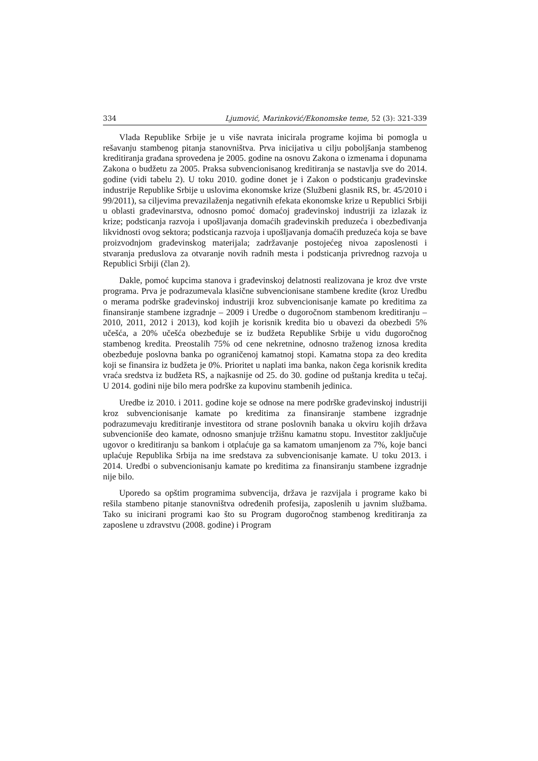334 Ljumović, Marinković/Ekonomske teme, 52 (3): 321-339
Vlada Republike Srbije je u više navrata inicirala programe kojima bi pomogla u rešavanju stambenog pitanja stanovništva. Prva inicijativa u cilju poboljšanja stambenog kreditiranja građana sprovedena je 2005. godine na osnovu Zakona o izmenama i dopunama Zakona o budžetu za 2005. Praksa subvencionisanog kreditiranja se nastavlja sve do 2014. godine (vidi tabelu 2). U toku 2010. godine donet je i Zakon o podsticanju građevinske industrije Republike Srbije u uslovima ekonomske krize (Službeni glasnik RS, br. 45/2010 i 99/2011), sa ciljevima prevazilaženja negativnih efekata ekonomske krize u Republici Srbiji u oblasti građevinarstva, odnosno pomoć domaćoj građevinskoj industriji za izlazak iz krize; podsticanja razvoja i upošljavanja domaćih građevinskih preduzeća i obezbeđivanja likvidnosti ovog sektora; podsticanja razvoja i upošljavanja domaćih preduzeća koja se bave proizvodnjom građevinskog materijala; zadržavanje postojećeg nivoa zaposlenosti i stvaranja preduslova za otvaranje novih radnih mesta i podsticanja privrednog razvoja u Republici Srbiji (član 2).
Dakle, pomoć kupcima stanova i građevinskoj delatnosti realizovana je kroz dve vrste programa. Prva je podrazumevala klasične subvencionisane stambene kredite (kroz Uredbu o merama podrške građevinskoj industriji kroz subvencionisanje kamate po kreditima za finansiranje stambene izgradnje – 2009 i Uredbe o dugoročnom stambenom kreditiranju – 2010, 2011, 2012 i 2013), kod kojih je korisnik kredita bio u obavezi da obezbedi 5% učešća, a 20% učešća obezbeđuje se iz budžeta Republike Srbije u vidu dugoročnog stambenog kredita. Preostalih 75% od cene nekretnine, odnosno traženog iznosa kredita obezbeđuje poslovna banka po ograničenoj kamatnoj stopi. Kamatna stopa za deo kredita koji se finansira iz budžeta je 0%. Prioritet u naplati ima banka, nakon čega korisnik kredita vraća sredstva iz budžeta RS, a najkasnije od 25. do 30. godine od puštanja kredita u tečaj. U 2014. godini nije bilo mera podrške za kupovinu stambenih jedinica.
Uredbe iz 2010. i 2011. godine koje se odnose na mere podrške građevinskoj industriji kroz subvencionisanje kamate po kreditima za finansiranje stambene izgradnje podrazumevaju kreditiranje investitora od strane poslovnih banaka u okviru kojih država subvencioniše deo kamate, odnosno smanjuje tržišnu kamatnu stopu. Investitor zaključuje ugovor o kreditiranju sa bankom i otplaćuje ga sa kamatom umanjenom za 7%, koje banci uplaćuje Republika Srbija na ime sredstava za subvencionisanje kamate. U toku 2013. i 2014. Uredbi o subvencionisanju kamate po kreditima za finansiranju stambene izgradnje nije bilo.
Uporedo sa opštim programima subvencija, država je razvijala i programe kako bi rešila stambeno pitanje stanovništva određenih profesija, zaposlenih u javnim službama. Tako su inicirani programi kao što su Program dugoročnog stambenog kreditiranja za zaposlene u zdravstvu (2008. godine) i Program